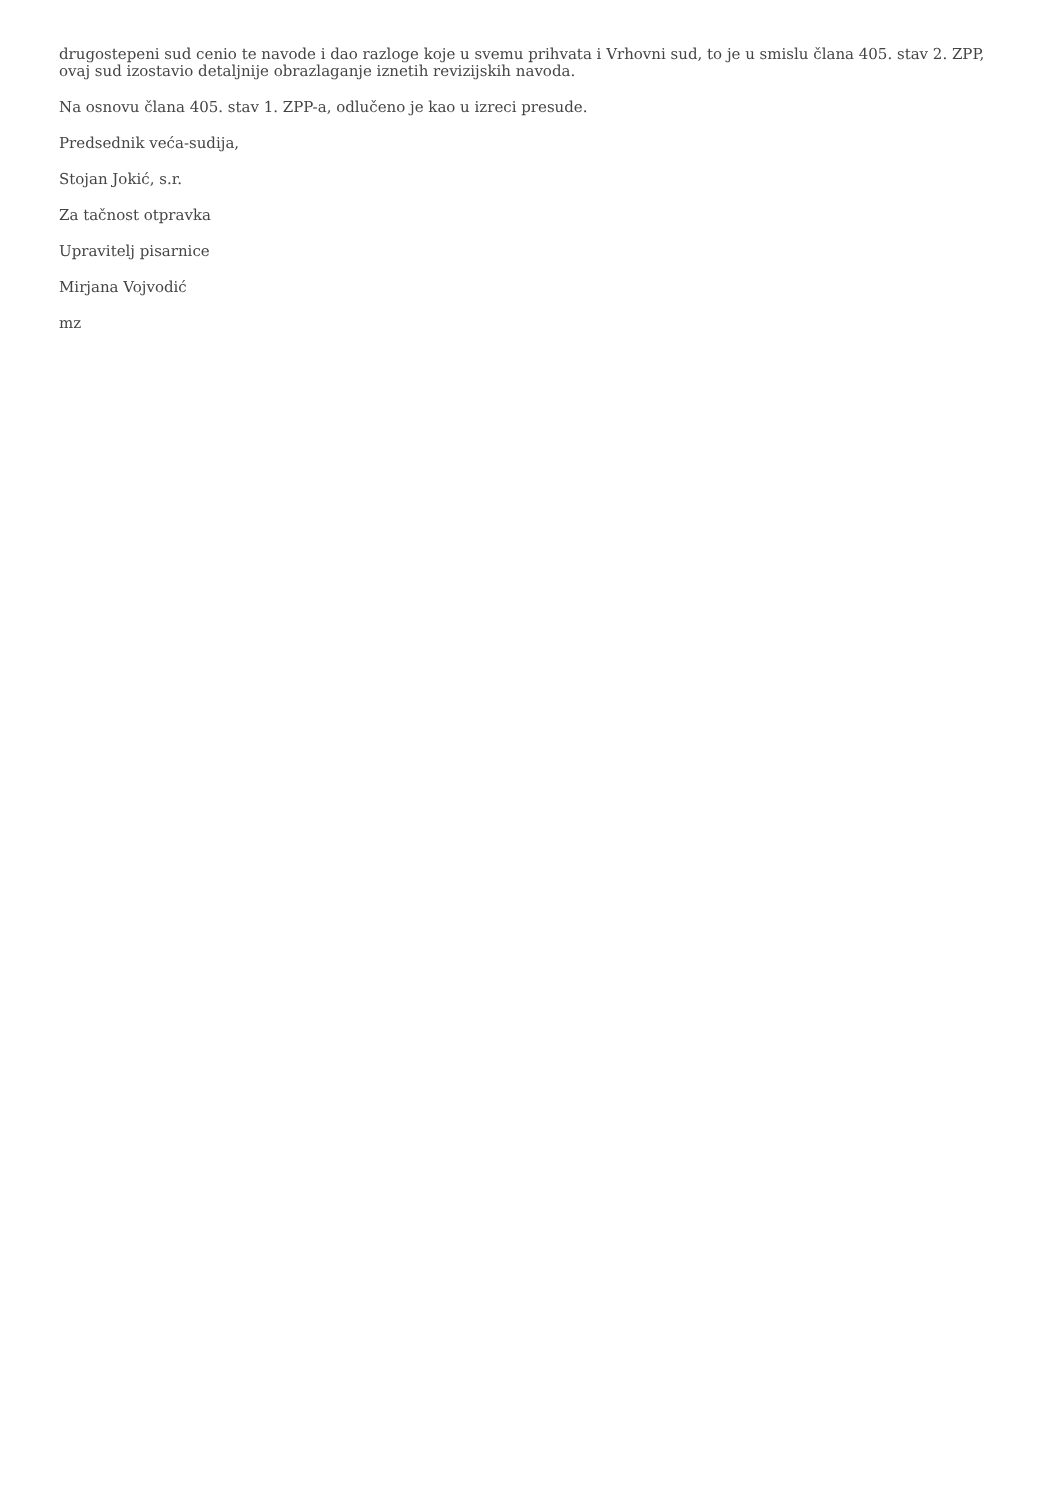drugostepeni sud cenio te navode i dao razloge koje u svemu prihvata i Vrhovni sud, to je u smislu člana 405. stav 2. ZPP, ovaj sud izostavio detaljnije obrazlaganje iznetih revizijskih navoda.
Na osnovu člana 405. stav 1. ZPP-a, odlučeno je kao u izreci presude.
Predsednik veća-sudija,
Stojan Jokić, s.r.
Za tačnost otpravka
Upravitelj pisarnice
Mirjana Vojvodić
mz